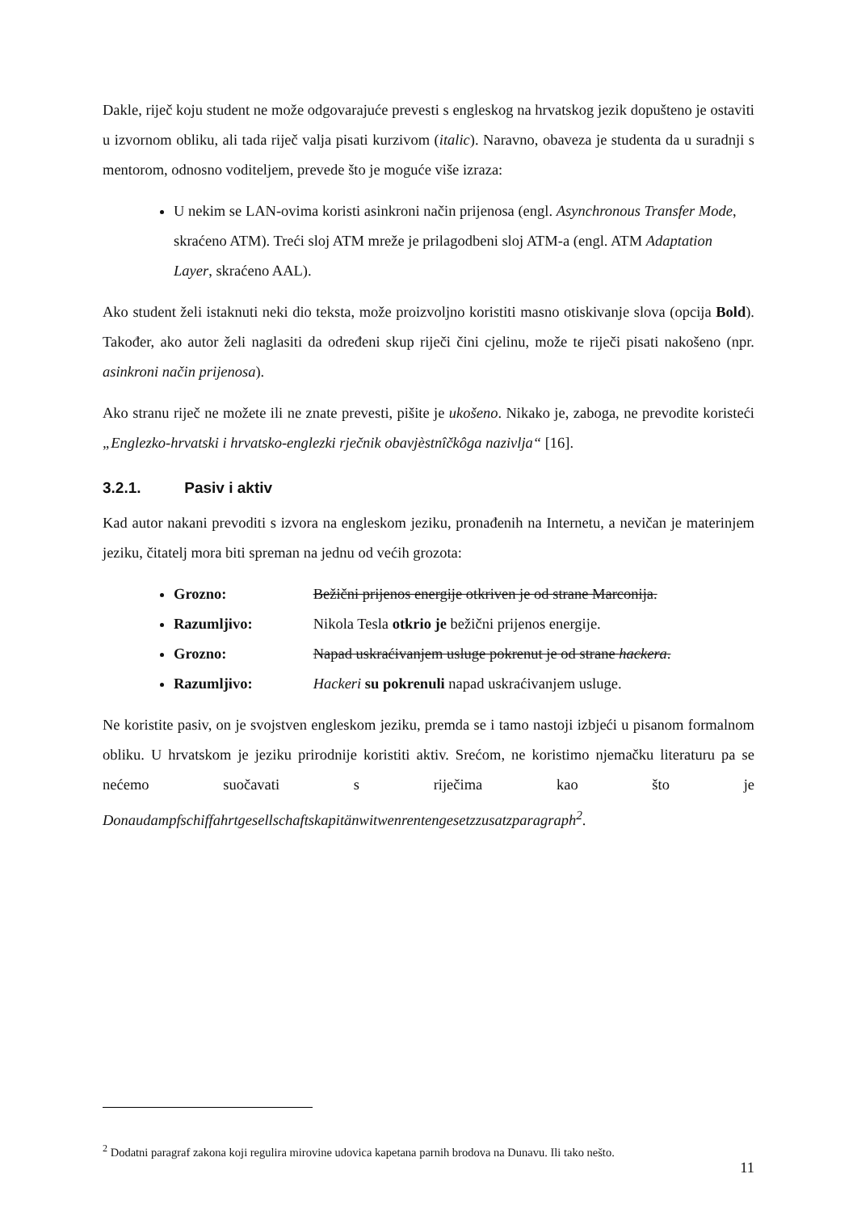Dakle, riječ koju student ne može odgovarajuće prevesti s engleskog na hrvatskog jezik dopušteno je ostaviti u izvornom obliku, ali tada riječ valja pisati kurzivom (italic). Naravno, obaveza je studenta da u suradnji s mentorom, odnosno voditeljem, prevede što je moguće više izraza:
U nekim se LAN-ovima koristi asinkroni način prijenosa (engl. Asynchronous Transfer Mode, skraćeno ATM). Treći sloj ATM mreže je prilagodbeni sloj ATM-a (engl. ATM Adaptation Layer, skraćeno AAL).
Ako student želi istaknuti neki dio teksta, može proizvoljno koristiti masno otiskivanje slova (opcija Bold). Također, ako autor želi naglasiti da određeni skup riječi čini cjelinu, može te riječi pisati nakošeno (npr. asinkroni način prijenosa).
Ako stranu riječ ne možete ili ne znate prevesti, pišite je ukošeno. Nikako je, zaboga, ne prevodite koristeći „Englezko-hrvatski i hrvatsko-englezki rječnik obavjèstnîčkôga nazivlja“ [16].
3.2.1. Pasiv i aktiv
Kad autor nakani prevoditi s izvora na engleskom jeziku, pronađenih na Internetu, a nevičan je materinjem jeziku, čitatelj mora biti spreman na jednu od većih grozota:
Grozno: Bežični prijenos energije otkriven je od strane Marconija.
Razumljivo: Nikola Tesla otkrio je bežični prijenos energije.
Grozno: Napad uskraćivanjem usluge pokrenut je od strane hackera.
Razumljivo: Hackeri su pokrenuli napad uskraćivanjem usluge.
Ne koristite pasiv, on je svojstven engleskom jeziku, premda se i tamo nastoji izbjeći u pisanom formalnom obliku. U hrvatskom je jeziku prirodnije koristiti aktiv. Srećom, ne koristimo njemačku literaturu pa se nećemo suočavati s riječima kao što je Donaudampfschiffahrtgesellschaftskapitänwitwenrentengesetzzusatzparagraph<sup>2</sup>.
<sup>2</sup> Dodatni paragraf zakona koji regulira mirovine udovica kapetana parnih brodova na Dunavu. Ili tako nešto.
11